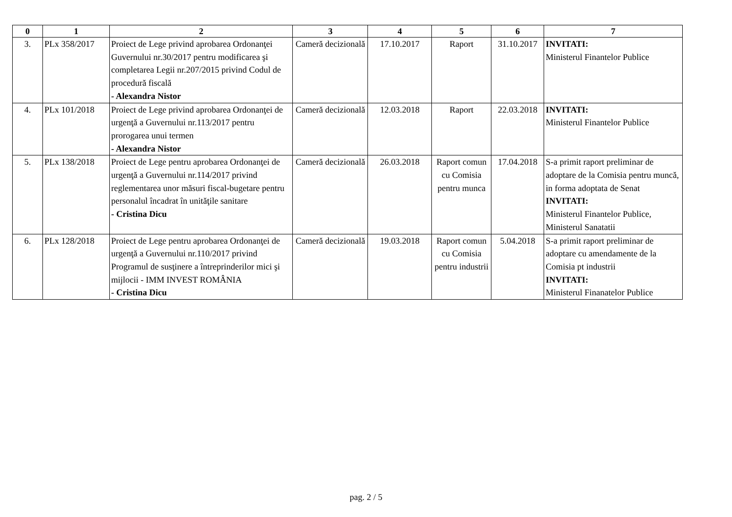| 0 | 1 | 2 | 3 | 4 | 5 | 6 | 7 |
| --- | --- | --- | --- | --- | --- | --- | --- |
| 3. | PLx 358/2017 | Proiect de Lege privind aprobarea Ordonanţei Guvernului nr.30/2017 pentru modificarea şi completarea Legii nr.207/2015 privind Codul de procedură fiscală - Alexandra Nistor | Cameră decizională | 17.10.2017 | Raport | 31.10.2017 | INVITATI: Ministerul Finantelor Publice |
| 4. | PLx 101/2018 | Proiect de Lege privind aprobarea Ordonanţei de urgenţă a Guvernului nr.113/2017 pentru prorogarea unui termen - Alexandra Nistor | Cameră decizională | 12.03.2018 | Raport | 22.03.2018 | INVITATI: Ministerul Finantelor Publice |
| 5. | PLx 138/2018 | Proiect de Lege pentru aprobarea Ordonanţei de urgenţă a Guvernului nr.114/2017 privind reglementarea unor măsuri fiscal-bugetare pentru personalul încadrat în unităţile sanitare - Cristina Dicu | Cameră decizională | 26.03.2018 | Raport comun cu Comisia pentru munca | 17.04.2018 | S-a primit raport preliminar de adoptare de la Comisia pentru muncă, in forma adoptata de Senat INVITATI: Ministerul Finantelor Publice, Ministerul Sanatatii |
| 6. | PLx 128/2018 | Proiect de Lege pentru aprobarea Ordonanţei de urgenţă a Guvernului nr.110/2017 privind Programul de susţinere a întreprinderilor mici şi mijlocii - IMM INVEST ROMÂNIA - Cristina Dicu | Cameră decizională | 19.03.2018 | Raport comun cu Comisia pentru industrii | 5.04.2018 | S-a primit raport preliminar de adoptare cu amendamente de la Comisia pt industrii INVITATI: Ministerul Finanatelor Publice |
pag. 2 / 5